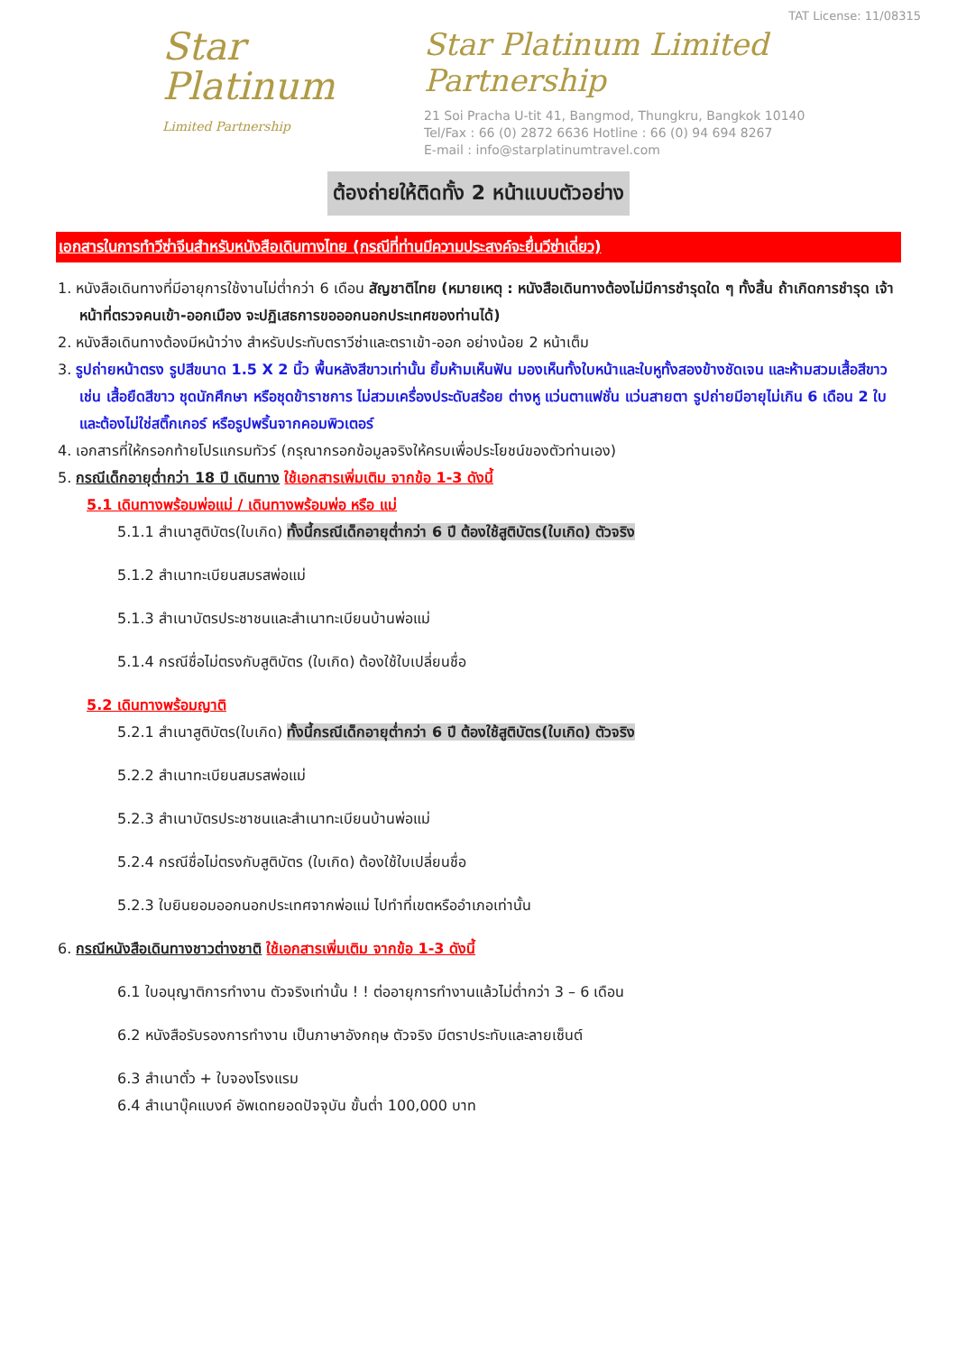Star Platinum
Limited Partnership
TAT License: 11/08315
Star Platinum Limited Partnership
21 Soi Pracha U-tit 41, Bangmod, Thungkru, Bangkok 10140
Tel/Fax : 66 (0) 2872 6636 Hotline : 66 (0) 94 694 8267
E-mail : info@starplatinumtravel.com
ต้องถ่ายให้ติดทั้ง 2 หน้าแบบตัวอย่าง
เอกสารในการทำวีซ่าจีนสำหรับหนังสือเดินทางไทย (กรณีที่ท่านมีความประสงค์จะยื่นวีซ่าเดี่ยว)
1. หนังสือเดินทางที่มีอายุการใช้งานไม่ต่ำกว่า 6 เดือน สัญชาติไทย (หมายเหตุ : หนังสือเดินทางต้องไม่มีการชำรุดใด ๆ ทั้งสิ้น ถ้าเกิดการชำรุด เจ้าหน้าที่ตรวจคนเข้า-ออกเมือง จะปฏิเสธการขอออกนอกประเทศของท่านได้)
2. หนังสือเดินทางต้องมีหน้าว่าง สำหรับประทับตราวีซ่าและตราเข้า-ออก อย่างน้อย 2 หน้าเต็ม
3. รูปถ่ายหน้าตรง รูปสีขนาด 1.5 X 2 นิ้ว พื้นหลังสีขาวเท่านั้น ยิ้มห้ามเห็นฟัน มองเห็นทั้งใบหน้าและใบหูทั้งสองข้างชัดเจน และห้ามสวมเสื้อสีขาว เช่น เสื้อยืดสีขาว ชุดนักศึกษา หรือชุดข้าราชการ ไม่สวมเครื่องประดับสร้อย ต่างหู แว่นตาแฟชั่น แว่นสายตา รูปถ่ายมีอายุไม่เกิน 6 เดือน 2 ใบ และต้องไม่ใช่สติ๊กเกอร์ หรือรูปพริ้นจากคอมพิวเตอร์
4. เอกสารที่ให้กรอกท้ายโปรแกรมทัวร์ (กรุณากรอกข้อมูลจริงให้ครบเพื่อประโยชน์ของตัวท่านเอง)
5. กรณีเด็กอายุต่ำกว่า 18 ปี เดินทาง ใช้เอกสารเพิ่มเติม จากข้อ 1-3 ดังนี้
5.1 เดินทางพร้อมพ่อแม่ / เดินทางพร้อมพ่อ หรือ แม่
5.1.1 สำเนาสูติบัตร(ใบเกิด) ทั้งนี้กรณีเด็กอายุต่ำกว่า 6 ปี ต้องใช้สูติบัตร(ใบเกิด) ตัวจริง
5.1.2 สำเนาทะเบียนสมรสพ่อแม่
5.1.3 สำเนาบัตรประชาชนและสำเนาทะเบียนบ้านพ่อแม่
5.1.4 กรณีชื่อไม่ตรงกับสูติบัตร (ใบเกิด) ต้องใช้ใบเปลี่ยนชื่อ
5.2 เดินทางพร้อมญาติ
5.2.1 สำเนาสูติบัตร(ใบเกิด) ทั้งนี้กรณีเด็กอายุต่ำกว่า 6 ปี ต้องใช้สูติบัตร(ใบเกิด) ตัวจริง
5.2.2 สำเนาทะเบียนสมรสพ่อแม่
5.2.3 สำเนาบัตรประชาชนและสำเนาทะเบียนบ้านพ่อแม่
5.2.4 กรณีชื่อไม่ตรงกับสูติบัตร (ใบเกิด) ต้องใช้ใบเปลี่ยนชื่อ
5.2.3 ใบยินยอมออกนอกประเทศจากพ่อแม่ ไปทำที่เขตหรืออำเภอเท่านั้น
6. กรณีหนังสือเดินทางชาวต่างชาติ ใช้เอกสารเพิ่มเติม จากข้อ 1-3 ดังนี้
6.1 ใบอนุญาติการทำงาน ตัวจริงเท่านั้น ! ! ต่ออายุการทำงานแล้วไม่ต่ำกว่า 3 – 6 เดือน
6.2 หนังสือรับรองการทำงาน เป็นภาษาอังกฤษ ตัวจริง มีตราประทับและลายเซ็นต์
6.3 สำเนาตั๋ว + ใบจองโรงแรม
6.4 สำเนาบุ๊คแบงค์ อัพเดทยอดปัจจุบัน ขั้นต่ำ 100,000 บาท